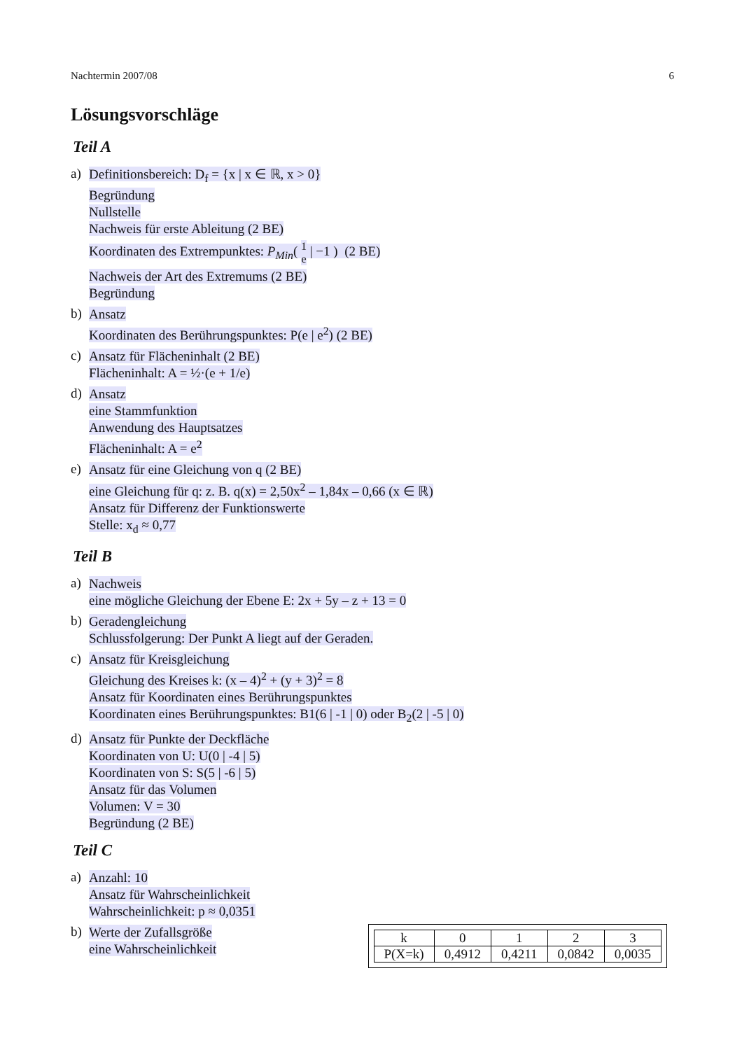Nachtermin 2007/08 6
Lösungsvorschläge
Teil A
a)
Definitionsbereich: D<sub>f</sub> = {x | x ∈ ℝ, x > 0}
Begründung
Nullstelle
Nachweis für erste Ableitung (2 BE)
Koordinaten des Extrempunktes: P<sub>Min</sub>( 1
e | −1 ) (2 BE)
Nachweis der Art des Extremums (2 BE)
Begründung
b)
Ansatz
Koordinaten des Berührungspunktes: P(e | e<sup>2</sup>) (2 BE)
c)
Ansatz für Flächeninhalt (2 BE)
Flächeninhalt: A = ½·(e + 1/e)
d)
Ansatz
eine Stammfunktion
Anwendung des Hauptsatzes
Flächeninhalt: A = e<sup>2</sup>
e)
Ansatz für eine Gleichung von q (2 BE)
eine Gleichung für q: z. B. q(x) = 2,50x<sup>2</sup> – 1,84x – 0,66 (x ∈ ℝ)
Ansatz für Differenz der Funktionswerte
Stelle: x<sub>d</sub> ≈ 0,77
Teil B
a)
Nachweis
eine mögliche Gleichung der Ebene E: 2x + 5y – z + 13 = 0
b)
Geradengleichung
Schlussfolgerung: Der Punkt A liegt auf der Geraden.
c)
Ansatz für Kreisgleichung
Gleichung des Kreises k: (x – 4)<sup>2</sup> + (y + 3)<sup>2</sup> = 8
Ansatz für Koordinaten eines Berührungspunktes
Koordinaten eines Berührungspunktes: B1(6 | -1 | 0) oder B<sub>2</sub>(2 | -5 | 0)
d)
Ansatz für Punkte der Deckfläche
Koordinaten von U: U(0 | -4 | 5)
Koordinaten von S: S(5 | -6 | 5)
Ansatz für das Volumen
Volumen: V = 30
Begründung (2 BE)
Teil C
a)
Anzahl: 10
Ansatz für Wahrscheinlichkeit
Wahrscheinlichkeit: p ≈ 0,0351
b)
Werte der Zufallsgröße
eine Wahrscheinlichkeit
| k | 0 | 1 | 2 | 3 |
| P(X=k) | 0,4912 | 0,4211 | 0,0842 | 0,0035 |